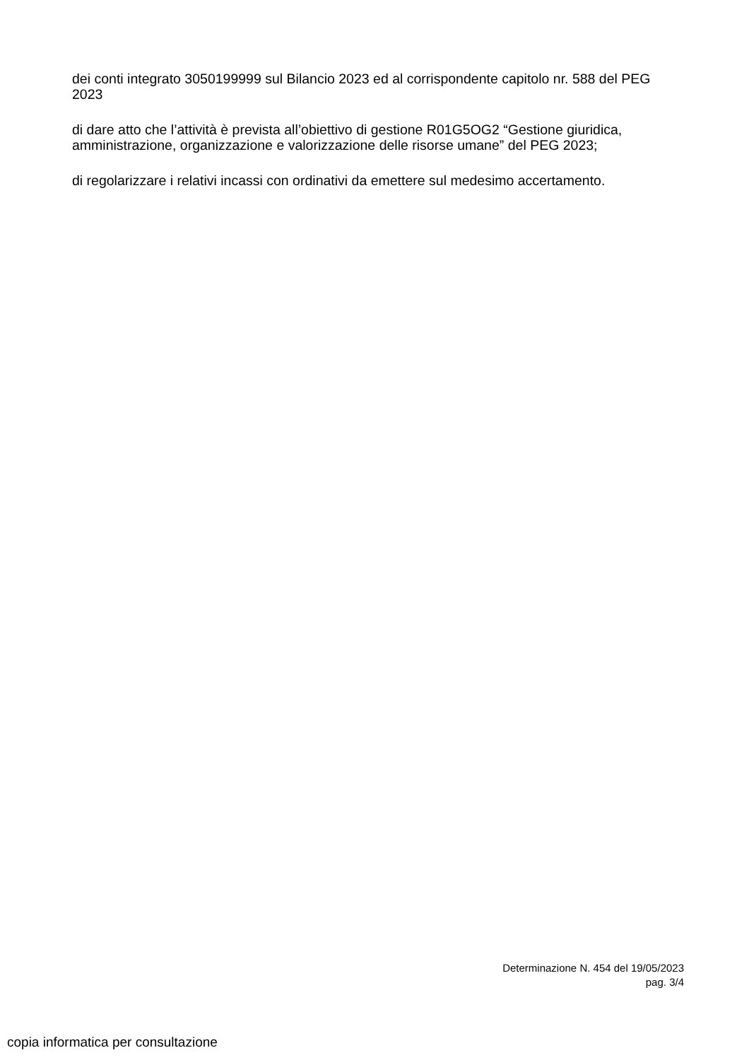dei conti integrato 3050199999 sul Bilancio 2023 ed al corrispondente capitolo nr. 588 del PEG 2023
di dare atto che l’attività è prevista all’obiettivo di gestione R01G5OG2 “Gestione giuridica, amministrazione, organizzazione e valorizzazione delle risorse umane” del PEG 2023;
di regolarizzare i relativi incassi con ordinativi da emettere sul medesimo accertamento.
Determinazione N. 454 del 19/05/2023
pag. 3/4
copia informatica per consultazione